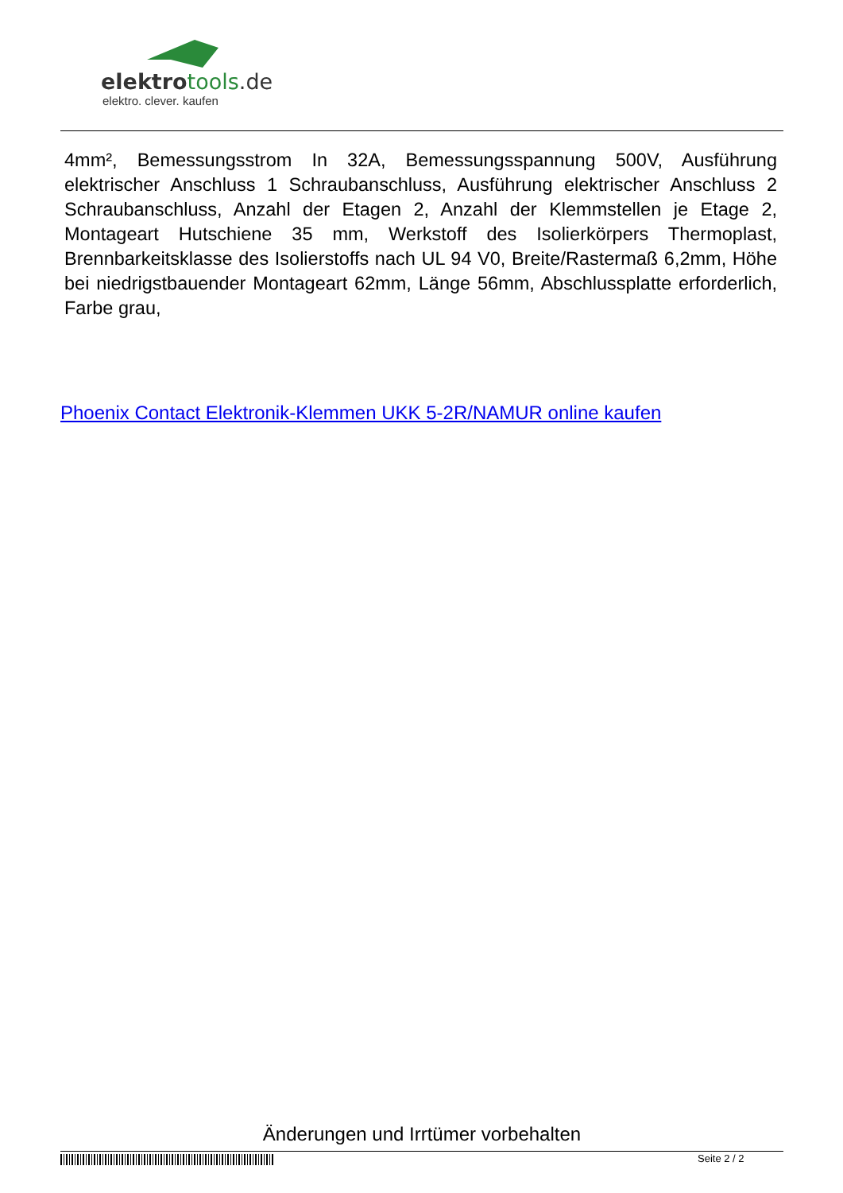elektrotools.de
elektro. clever. kaufen
4mm², Bemessungsstrom In 32A, Bemessungsspannung 500V, Ausführung elektrischer Anschluss 1 Schraubanschluss, Ausführung elektrischer Anschluss 2 Schraubanschluss, Anzahl der Etagen 2, Anzahl der Klemmstellen je Etage 2, Montageart Hutschiene 35 mm, Werkstoff des Isolierkörpers Thermoplast, Brennbarkeitsklasse des Isolierstoffs nach UL 94 V0, Breite/Rastermaß 6,2mm, Höhe bei niedrigstbauender Montageart 62mm, Länge 56mm, Abschlussplatte erforderlich, Farbe grau,
Phoenix Contact Elektronik-Klemmen UKK 5-2R/NAMUR online kaufen
Änderungen und Irrtümer vorbehalten
Seite 2 / 2